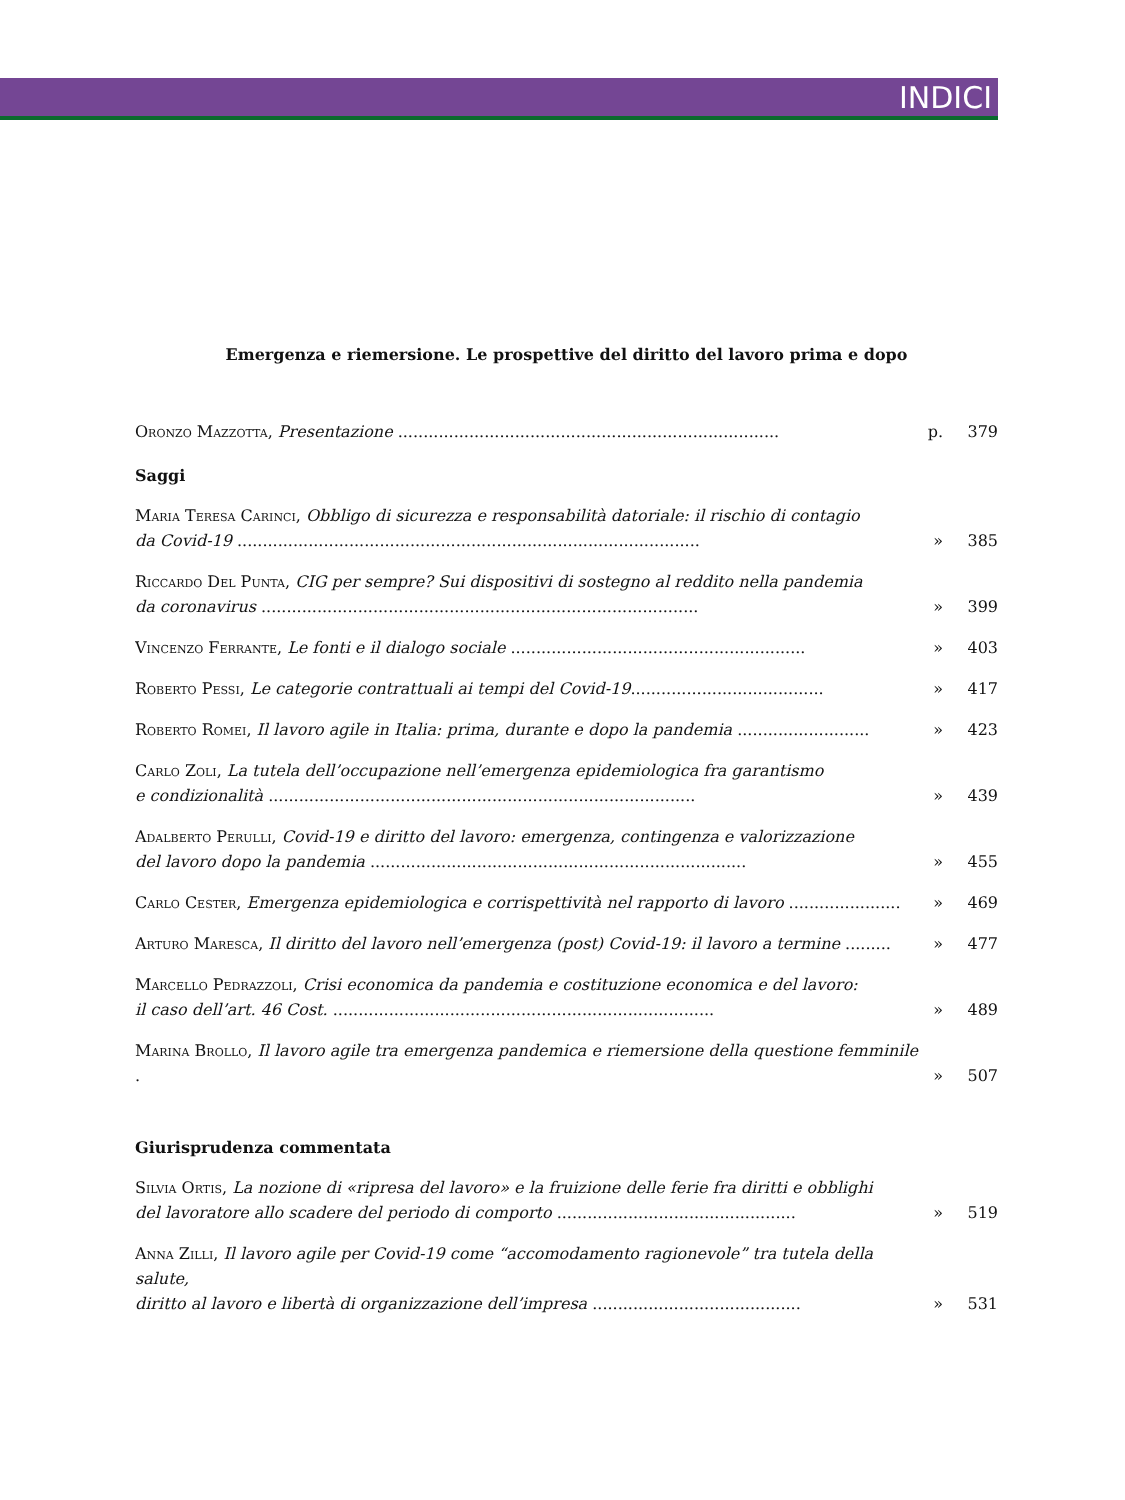INDICI
Emergenza e riemersione. Le prospettive del diritto del lavoro prima e dopo
Oronzo Mazzotta, Presentazione ...........................................................................
p.
379
Saggi
Maria Teresa Carinci, Obbligo di sicurezza e responsabilità datoriale: il rischio di contagio
da Covid-19 ...........................................................................................
»
385
Riccardo Del Punta, CIG per sempre? Sui dispositivi di sostegno al reddito nella pandemia
da coronavirus ......................................................................................
»
399
Vincenzo Ferrante, Le fonti e il dialogo sociale ..........................................................
»
403
Roberto Pessi, Le categorie contrattuali ai tempi del Covid-19......................................
»
417
Roberto Romei, Il lavoro agile in Italia: prima, durante e dopo la pandemia ..........................
»
423
Carlo Zoli, La tutela dell’occupazione nell’emergenza epidemiologica fra garantismo
e condizionalità ....................................................................................
»
439
Adalberto Perulli, Covid-19 e diritto del lavoro: emergenza, contingenza e valorizzazione
del lavoro dopo la pandemia ..........................................................................
»
455
Carlo Cester, Emergenza epidemiologica e corrispettività nel rapporto di lavoro ......................
»
469
Arturo Maresca, Il diritto del lavoro nell’emergenza (post) Covid-19: il lavoro a termine .........
»
477
Marcello Pedrazzoli, Crisi economica da pandemia e costituzione economica e del lavoro:
il caso dell’art. 46 Cost. ...........................................................................
»
489
Marina Brollo, Il lavoro agile tra emergenza pandemica e riemersione della questione femminile .
»
507
Giurisprudenza commentata
Silvia Ortis, La nozione di «ripresa del lavoro» e la fruizione delle ferie fra diritti e obblighi
del lavoratore allo scadere del periodo di comporto ...............................................
»
519
Anna Zilli, Il lavoro agile per Covid-19 come “accomodamento ragionevole” tra tutela della salute,
diritto al lavoro e libertà di organizzazione dell’impresa .........................................
»
531